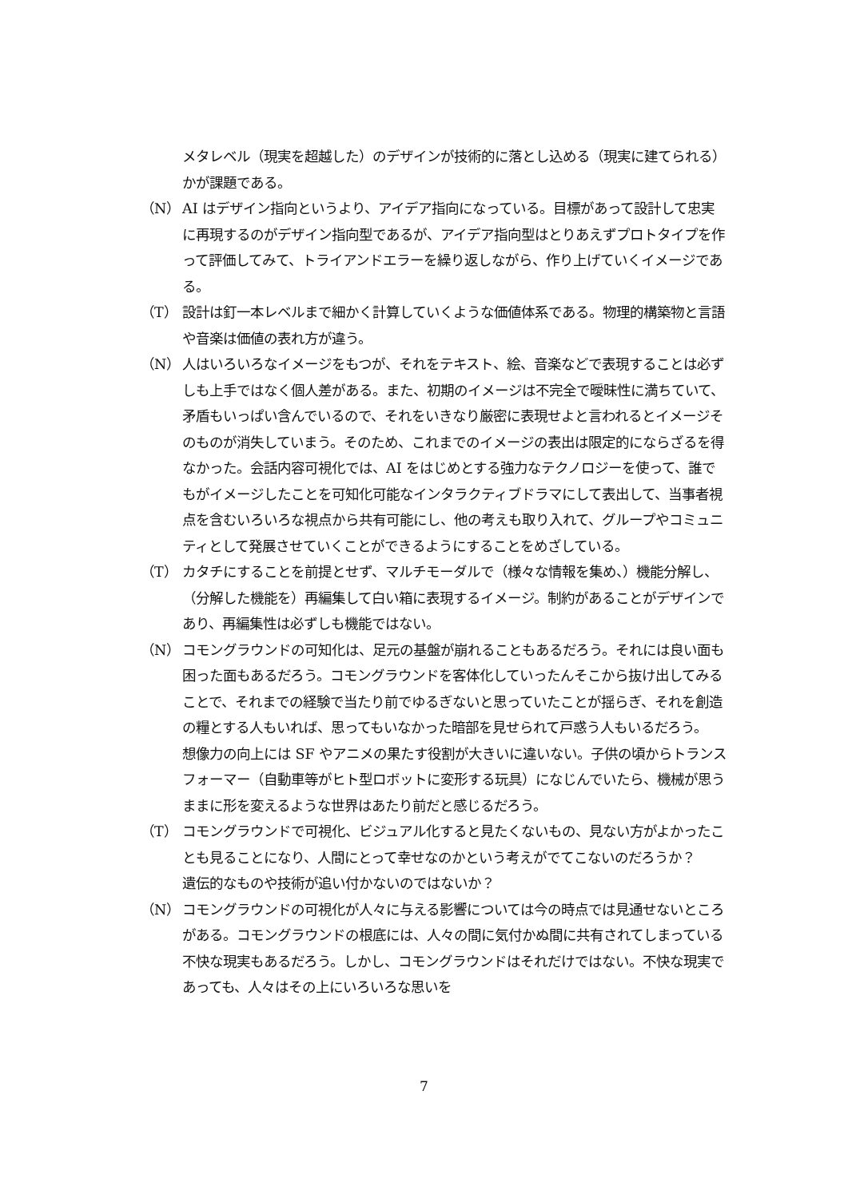メタレベル（現実を超越した）のデザインが技術的に落とし込める（現実に建てられる）かが課題である。
（N） AI はデザイン指向というより、アイデア指向になっている。目標があって設計して忠実に再現するのがデザイン指向型であるが、アイデア指向型はとりあえずプロトタイプを作って評価してみて、トライアンドエラーを繰り返しながら、作り上げていくイメージである。
（T） 設計は釘一本レベルまで細かく計算していくような価値体系である。物理的構築物と言語や音楽は価値の表れ方が違う。
（N） 人はいろいろなイメージをもつが、それをテキスト、絵、音楽などで表現することは必ずしも上手ではなく個人差がある。また、初期のイメージは不完全で曖昧性に満ちていて、矛盾もいっぱい含んでいるので、それをいきなり厳密に表現せよと言われるとイメージそのものが消失していまう。そのため、これまでのイメージの表出は限定的にならざるを得なかった。会話内容可視化では、AI をはじめとする強力なテクノロジーを使って、誰でもがイメージしたことを可知化可能なインタラクティブドラマにして表出して、当事者視点を含むいろいろな視点から共有可能にし、他の考えも取り入れて、グループやコミュニティとして発展させていくことができるようにすることをめざしている。
（T） カタチにすることを前提とせず、マルチモーダルで（様々な情報を集め、）機能分解し、（分解した機能を）再編集して白い箱に表現するイメージ。制約があることがデザインであり、再編集性は必ずしも機能ではない。
（N） コモングラウンドの可知化は、足元の基盤が崩れることもあるだろう。それには良い面も困った面もあるだろう。コモングラウンドを客体化していったんそこから抜け出してみることで、それまでの経験で当たり前でゆるぎないと思っていたことが揺らぎ、それを創造の糧とする人もいれば、思ってもいなかった暗部を見せられて戸惑う人もいるだろう。
想像力の向上には SF やアニメの果たす役割が大きいに違いない。子供の頃からトランスフォーマー（自動車等がヒト型ロボットに変形する玩具）になじんでいたら、機械が思うままに形を変えるような世界はあたり前だと感じるだろう。
（T） コモングラウンドで可視化、ビジュアル化すると見たくないもの、見ない方がよかったことも見ることになり、人間にとって幸せなのかという考えがでてこないのだろうか？
遺伝的なものや技術が追い付かないのではないか？
（N） コモングラウンドの可視化が人々に与える影響については今の時点では見通せないところがある。コモングラウンドの根底には、人々の間に気付かぬ間に共有されてしまっている不快な現実もあるだろう。しかし、コモングラウンドはそれだけではない。不快な現実であっても、人々はその上にいろいろな思いを
7